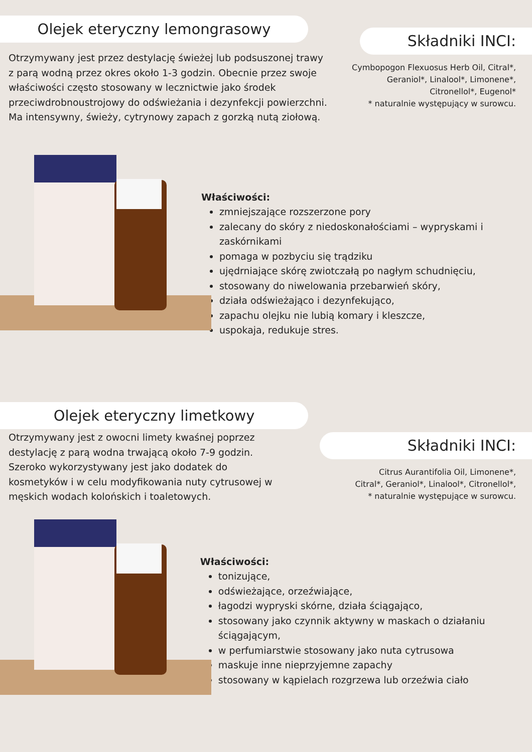Olejek eteryczny lemongrasowy
Otrzymywany jest przez destylację świeżej lub podsuszonej trawy z parą wodną przez okres około 1-3 godzin. Obecnie przez swoje właściwości często stosowany w lecznictwie jako środek przeciwdrobnoustrojowy do odświeżania i dezynfekcji powierzchni. Ma intensywny, świeży, cytrynowy zapach z gorzką nutą ziołową.
Składniki INCI:
Cymbopogon Flexuosus Herb Oil, Citral*,
Geraniol*, Linalool*, Limonene*,
Citronellol*, Eugenol*
* naturalnie występujący w surowcu.
Właściwości:
zmniejszające rozszerzone pory
zalecany do skóry z niedoskonałościami – wypryskami i zaskórnikami
pomaga w pozbyciu się trądziku
ujędrniające skórę zwiotczałą po nagłym schudnięciu,
stosowany do niwelowania przebarwień skóry,
działa odświeżająco i dezynfekująco,
zapachu olejku nie lubią komary i kleszcze,
uspokaja, redukuje stres.
Olejek eteryczny limetkowy
Otrzymywany jest z owocni limety kwaśnej poprzez destylację z parą wodna trwającą około 7-9 godzin. Szeroko wykorzystywany jest jako dodatek do kosmetyków i w celu modyfikowania nuty cytrusowej w męskich wodach kolońskich i toaletowych.
Składniki INCI:
Citrus Aurantifolia Oil, Limonene*,
Citral*, Geraniol*, Linalool*, Citronellol*,
* naturalnie występujące w surowcu.
Właściwości:
tonizujące,
odświeżające, orzeźwiające,
łagodzi wypryski skórne, działa ściągająco,
stosowany jako czynnik aktywny w maskach o działaniu ściągającym,
w perfumiarstwie stosowany jako nuta cytrusowa
maskuje inne nieprzyjemne zapachy
stosowany w kąpielach rozgrzewa lub orzeźwia ciało